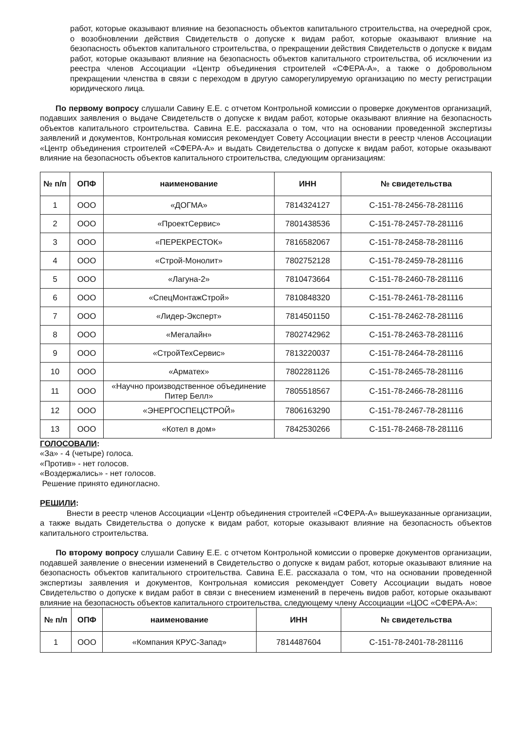работ, которые оказывают влияние на безопасность объектов капитального строительства, на очередной срок, о возобновлении действия Свидетельств о допуске к видам работ, которые оказывают влияние на безопасность объектов капитального строительства, о прекращении действия Свидетельств о допуске к видам работ, которые оказывают влияние на безопасность объектов капитального строительства, об исключении из реестра членов Ассоциации «Центр объединения строителей «СФЕРА-А», а также о добровольном прекращении членства в связи с переходом в другую саморегулируемую организацию по месту регистрации юридического лица.
По первому вопросу слушали Савину Е.Е. с отчетом Контрольной комиссии о проверке документов организаций, подавших заявления о выдаче Свидетельств о допуске к видам работ, которые оказывают влияние на безопасность объектов капитального строительства. Савина Е.Е. рассказала о том, что на основании проведенной экспертизы заявлений и документов, Контрольная комиссия рекомендует Совету Ассоциации внести в реестр членов Ассоциации «Центр объединения строителей «СФЕРА-А» и выдать Свидетельства о допуске к видам работ, которые оказывают влияние на безопасность объектов капитального строительства, следующим организациям:
| № п/п | ОПФ | наименование | ИНН | № свидетельства |
| --- | --- | --- | --- | --- |
| 1 | ООО | «ДОГМА» | 7814324127 | С-151-78-2456-78-281116 |
| 2 | ООО | «ПроектСервис» | 7801438536 | С-151-78-2457-78-281116 |
| 3 | ООО | «ПЕРЕКРЕСТОК» | 7816582067 | С-151-78-2458-78-281116 |
| 4 | ООО | «Строй-Монолит» | 7802752128 | С-151-78-2459-78-281116 |
| 5 | ООО | «Лагуна-2» | 7810473664 | С-151-78-2460-78-281116 |
| 6 | ООО | «СпецМонтажСтрой» | 7810848320 | С-151-78-2461-78-281116 |
| 7 | ООО | «Лидер-Эксперт» | 7814501150 | С-151-78-2462-78-281116 |
| 8 | ООО | «Мегалайн» | 7802742962 | С-151-78-2463-78-281116 |
| 9 | ООО | «СтройТехСервис» | 7813220037 | С-151-78-2464-78-281116 |
| 10 | ООО | «Арматех» | 7802281126 | С-151-78-2465-78-281116 |
| 11 | ООО | «Научно производственное объединение Питер Белл» | 7805518567 | С-151-78-2466-78-281116 |
| 12 | ООО | «ЭНЕРГОСПЕЦСТРОЙ» | 7806163290 | С-151-78-2467-78-281116 |
| 13 | ООО | «Котел в дом» | 7842530266 | С-151-78-2468-78-281116 |
ГОЛОСОВАЛИ:
«За» - 4 (четыре) голоса.
«Против» - нет голосов.
«Воздержались» - нет голосов.
Решение принято единогласно.
РЕШИЛИ:
Внести в реестр членов Ассоциации «Центр объединения строителей «СФЕРА-А» вышеуказанные организации, а также выдать Свидетельства о допуске к видам работ, которые оказывают влияние на безопасность объектов капитального строительства.
По второму вопросу слушали Савину Е.Е. с отчетом Контрольной комиссии о проверке документов организации, подавшей заявление о внесении изменений в Свидетельство о допуске к видам работ, которые оказывают влияние на безопасность объектов капитального строительства. Савина Е.Е. рассказала о том, что на основании проведенной экспертизы заявления и документов, Контрольная комиссия рекомендует Совету Ассоциации выдать новое Свидетельство о допуске к видам работ в связи с внесением изменений в перечень видов работ, которые оказывают влияние на безопасность объектов капитального строительства, следующему члену Ассоциации «ЦОС «СФЕРА-А»:
| № п/п | ОПФ | наименование | ИНН | № свидетельства |
| --- | --- | --- | --- | --- |
| 1 | ООО | «Компания КРУС-Запад» | 7814487604 | С-151-78-2401-78-281116 |